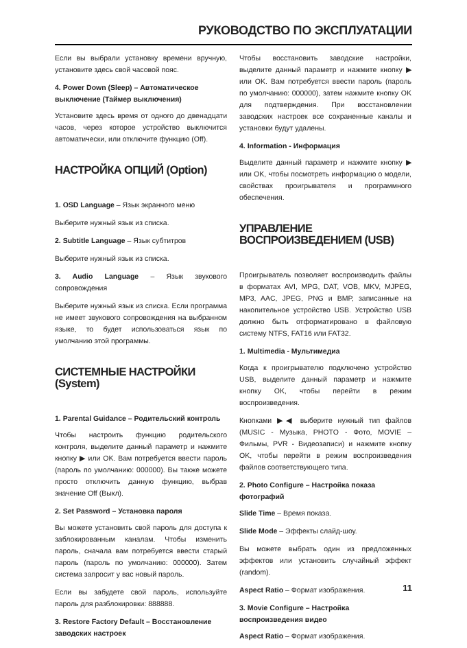РУКОВОДСТВО ПО ЭКСПЛУАТАЦИИ
Если вы выбрали установку времени вручную, установите здесь свой часовой пояс.
4. Power Down (Sleep) – Автоматическое выключение (Таймер выключения)
Установите здесь время от одного до двенадцати часов, через которое устройство выключится автоматически, или отключите функцию (Off).
НАСТРОЙКА ОПЦИЙ (Option)
1. OSD Language – Язык экранного меню
Выберите нужный язык из списка.
2. Subtitle Language – Язык субтитров
Выберите нужный язык из списка.
3. Audio Language – Язык звукового сопровождения
Выберите нужный язык из списка. Если программа не имеет звукового сопровождения на выбранном языке, то будет использоваться язык по умолчанию этой программы.
СИСТЕМНЫЕ НАСТРОЙКИ (System)
1. Parental Guidance – Родительский контроль
Чтобы настроить функцию родительского контроля, выделите данный параметр и нажмите кнопку ▶ или OK. Вам потребуется ввести пароль (пароль по умолчанию: 000000). Вы также можете просто отключить данную функцию, выбрав значение Off (Выкл).
2. Set Password – Установка пароля
Вы можете установить свой пароль для доступа к заблокированным каналам. Чтобы изменить пароль, сначала вам потребуется ввести старый пароль (пароль по умолчанию: 000000). Затем система запросит у вас новый пароль.
Если вы забудете свой пароль, используйте пароль для разблокировки: 888888.
3. Restore Factory Default – Восстановление заводских настроек
Чтобы восстановить заводские настройки, выделите данный параметр и нажмите кнопку ▶ или OK. Вам потребуется ввести пароль (пароль по умолчанию: 000000), затем нажмите кнопку OK для подтверждения. При восстановлении заводских настроек все сохраненные каналы и установки будут удалены.
4. Information - Информация
Выделите данный параметр и нажмите кнопку ▶ или OK, чтобы посмотреть информацию о модели, свойствах проигрывателя и программного обеспечения.
УПРАВЛЕНИЕ ВОСПРОИЗВЕДЕНИЕМ (USB)
Проигрыватель позволяет воспроизводить файлы в форматах AVI, MPG, DAT, VOB, MKV, MJPEG, MP3, AAC, JPEG, PNG и BMP, записанные на накопительное устройство USB. Устройство USB должно быть отформатировано в файловую систему NTFS, FAT16 или FAT32.
1. Multimedia - Мультимедиа
Когда к проигрывателю подключено устройство USB, выделите данный параметр и нажмите кнопку OK, чтобы перейти в режим воспроизведения.
Кнопками ▶◀ выберите нужный тип файлов (MUSIC - Музыка, PHOTO - Фото, MOVIE – Фильмы, PVR - Видеозаписи) и нажмите кнопку OK, чтобы перейти в режим воспроизведения файлов соответствующего типа.
2. Photo Configure – Настройка показа фотографий
Slide Time – Время показа.
Slide Mode – Эффекты слайд-шоу.
Вы можете выбрать один из предложенных эффектов или установить случайный эффект (random).
Aspect Ratio – Формат изображения.
3. Movie Configure – Настройка воспроизведения видео
Aspect Ratio – Формат изображения.
11